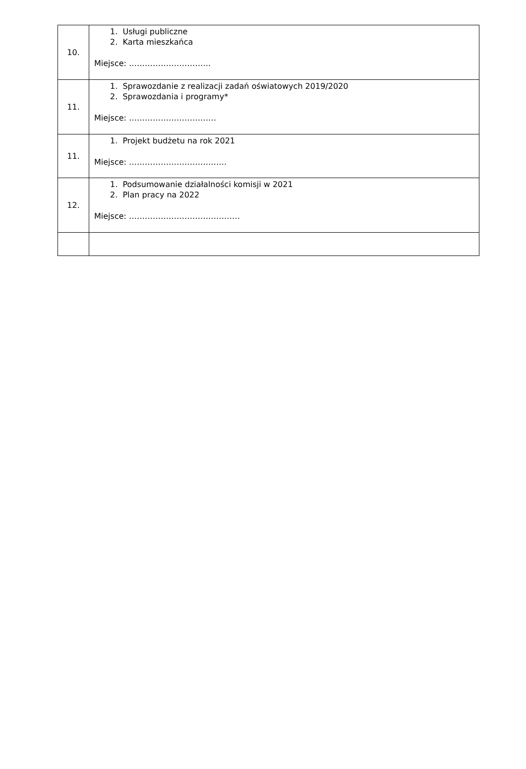| 10. | 1. Usługi publiczne 2. Karta mieszkańca Miejsce: …………………………. |
| 11. | 1. Sprawozdanie z realizacji zadań oświatowych 2019/2020 2. Sprawozdania i programy* Miejsce: …………………………… |
| 11. | 1. Projekt budżetu na rok 2021 Miejsce: ………………………………. |
| 12. | 1. Podsumowanie działalności komisji w 2021 2. Plan pracy na 2022 Miejsce: …………………………………… |